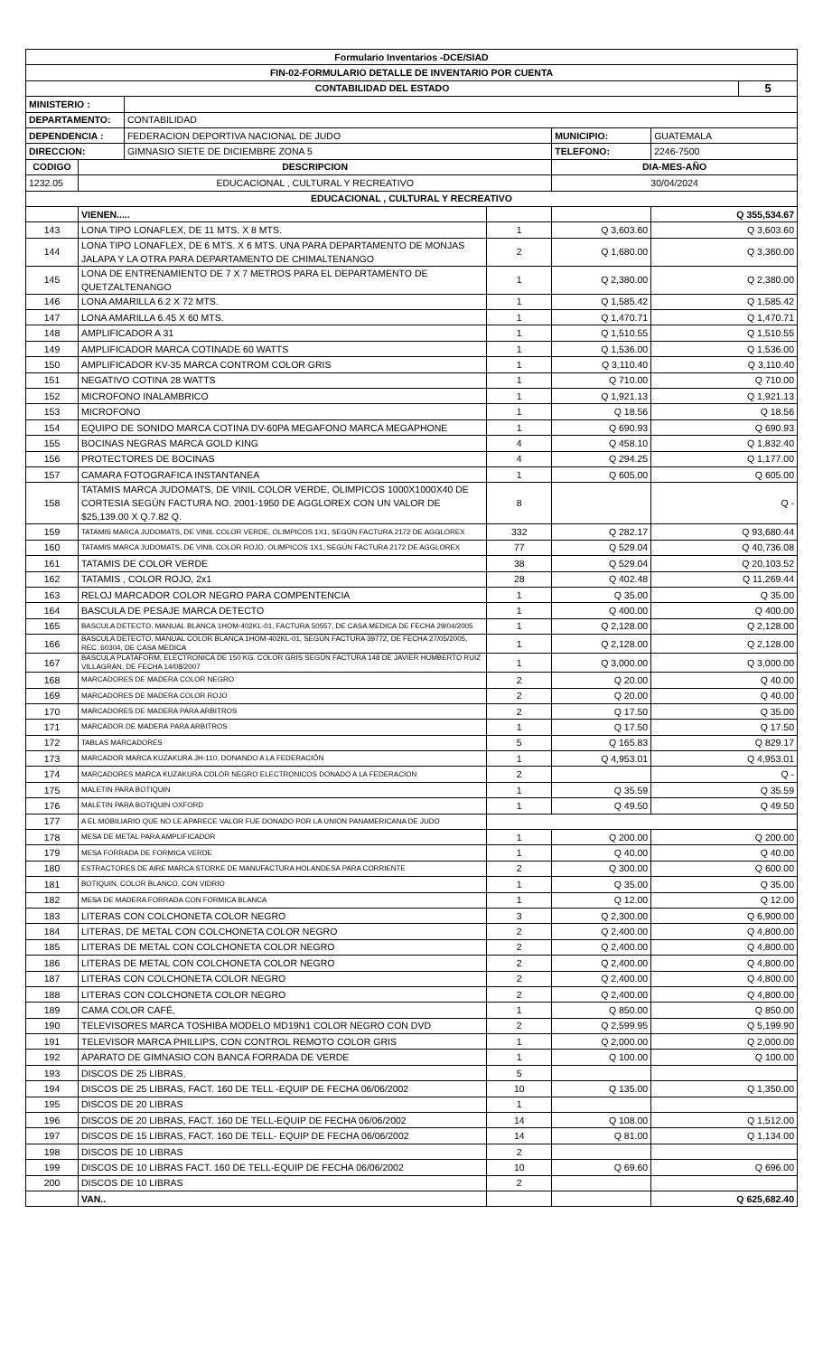| Formulario Inventarios -DCE/SIAD | | | | | | |
| --- | --- | --- | --- | --- | --- | --- |
| FIN-02-FORMULARIO DETALLE DE INVENTARIO POR CUENTA | | | | | | |
| CONTABILIDAD DEL ESTADO | | | | | | 5 |
| MINISTERIO : | | | | | | |
| DEPARTAMENTO: | | CONTABILIDAD | | | | |
| DEPENDENCIA : | | FEDERACION DEPORTIVA NACIONAL DE JUDO | | MUNICIPIO: | GUATEMALA | |
| DIRECCION: | | GIMNASIO SIETE DE DICIEMBRE ZONA 5 | | TELEFONO: | 2246-7500 | |
| CODIGO | DESCRIPCION | | | DIA-MES-AÑO | | |
| 1232.05 | EDUCACIONAL , CULTURAL Y RECREATIVO | | | 30/04/2024 | | |
| EDUCACIONAL , CULTURAL Y RECREATIVO | | | | | | |
| | VIENEN..... | | | | Q 355,534.67 | |
| 143 | LONA TIPO LONAFLEX, DE 11 MTS. X 8 MTS. | | 1 | Q 3,603.60 | Q 3,603.60 | |
| 144 | LONA TIPO LONAFLEX, DE 6 MTS. X 6 MTS. UNA PARA DEPARTAMENTO DE MONJAS JALAPA Y LA OTRA PARA DEPARTAMENTO DE CHIMALTENANGO | | 2 | Q 1,680.00 | Q 3,360.00 | |
| 145 | LONA DE ENTRENAMIENTO DE 7 X 7 METROS PARA EL DEPARTAMENTO DE QUETZALTENANGO | | 1 | Q 2,380.00 | Q 2,380.00 | |
| 146 | LONA AMARILLA 6.2 X 72 MTS. | | 1 | Q 1,585.42 | Q 1,585.42 | |
| 147 | LONA AMARILLA 6.45 X 60 MTS. | | 1 | Q 1,470.71 | Q 1,470.71 | |
| 148 | AMPLIFICADOR A 31 | | 1 | Q 1,510.55 | Q 1,510.55 | |
| 149 | AMPLIFICADOR MARCA COTINADE 60 WATTS | | 1 | Q 1,536.00 | Q 1,536.00 | |
| 150 | AMPLIFICADOR KV-35 MARCA CONTROM COLOR GRIS | | 1 | Q 3,110.40 | Q 3,110.40 | |
| 151 | NEGATIVO COTINA 28 WATTS | | 1 | Q 710.00 | Q 710.00 | |
| 152 | MICROFONO INALAMBRICO | | 1 | Q 1,921.13 | Q 1,921.13 | |
| 153 | MICROFONO | | 1 | Q 18.56 | Q 18.56 | |
| 154 | EQUIPO DE SONIDO MARCA COTINA DV-60PA MEGAFONO MARCA MEGAPHONE | | 1 | Q 690.93 | Q 690.93 | |
| 155 | BOCINAS NEGRAS MARCA GOLD KING | | 4 | Q 458.10 | Q 1,832.40 | |
| 156 | PROTECTORES DE BOCINAS | | 4 | Q 294.25 | Q 1,177.00 | |
| 157 | CAMARA FOTOGRAFICA INSTANTANEA | | 1 | Q 605.00 | Q 605.00 | |
| 158 | TATAMIS MARCA JUDOMATS, DE VINIL COLOR VERDE, OLIMPICOS 1000X1000X40 DE CORTESIA SEGÚN FACTURA NO. 2001-1950 DE AGGLOREX CON UN VALOR DE $25,139.00 X Q.7.82 Q. | | 8 | | Q - | |
| 159 | TATAMIS MARCA JUDOMATS, DE VINIL COLOR VERDE, OLIMPICOS 1X1, SEGÚN FACTURA 2172 DE AGGLOREX | | 332 | Q 282.17 | Q 93,680.44 | |
| 160 | TATAMIS MARCA JUDOMATS, DE VINIL COLOR ROJO, OLIMPICOS 1X1, SEGÚN FACTURA 2172 DE AGGLOREX | | 77 | Q 529.04 | Q 40,736.08 | |
| 161 | TATAMIS DE COLOR VERDE | | 38 | Q 529.04 | Q 20,103.52 | |
| 162 | TATAMIS , COLOR ROJO, 2x1 | | 28 | Q 402.48 | Q 11,269.44 | |
| 163 | RELOJ MARCADOR COLOR NEGRO PARA COMPENTENCIA | | 1 | Q 35.00 | Q 35.00 | |
| 164 | BASCULA DE PESAJE MARCA DETECTO | | 1 | Q 400.00 | Q 400.00 | |
| 165 | BASCULA DETECTO, MANUAL BLANCA 1HOM-402KL-01, FACTURA 50557, DE CASA MEDICA DE FECHA 29/04/2005 | | 1 | Q 2,128.00 | Q 2,128.00 | |
| 166 | BASCULA DETECTO, MANUAL COLOR BLANCA 1HOM-402KL-01, SEGÚN FACTURA 39772, DE FECHA 27/05/2005, REC. 60304, DE CASA MEDICA | | 1 | Q 2,128.00 | Q 2,128.00 | |
| 167 | BASCULA PLATAFORM, ELECTRONICA DE 150 KG. COLOR GRIS SEGÚN FACTURA 148 DE JAVIER HUMBERTO RUIZ VILLAGRAN, DE FECHA 14/08/2007 | | 1 | Q 3,000.00 | Q 3,000.00 | |
| 168 | MARCADORES DE MADERA COLOR NEGRO | | 2 | Q 20.00 | Q 40.00 | |
| 169 | MARCADORES DE MADERA COLOR ROJO | | 2 | Q 20.00 | Q 40.00 | |
| 170 | MARCADORES DE MADERA PARA ARBITROS | | 2 | Q 17.50 | Q 35.00 | |
| 171 | MARCADOR DE MADERA PARA ARBITROS | | 1 | Q 17.50 | Q 17.50 | |
| 172 | TABLAS MARCADORES | | 5 | Q 165.83 | Q 829.17 | |
| 173 | MARCADOR MARCA KUZAKURA JH-110, DONANDO A LA FEDERACIÓN | | 1 | Q 4,953.01 | Q 4,953.01 | |
| 174 | MARCADORES MARCA KUZAKURA COLOR NEGRO ELECTRONICOS DONADO A LA FEDERACION | | 2 | | Q - | |
| 175 | MALETIN PARA BOTIQUIN | | 1 | Q 35.59 | Q 35.59 | |
| 176 | MALETIN PARA BOTIQUIN OXFORD | | 1 | Q 49.50 | Q 49.50 | |
| 177 | A EL MOBILIARIO QUE NO LE APARECE VALOR FUE DONADO POR LA UNION PANAMERICANA DE JUDO | | | | | |
| 178 | MESA DE METAL PARA AMPLIFICADOR | | 1 | Q 200.00 | Q 200.00 | |
| 179 | MESA FORRADA DE FORMICA VERDE | | 1 | Q 40.00 | Q 40.00 | |
| 180 | ESTRACTORES DE AIRE MARCA STORKE DE MANUFACTURA HOLANDESA PARA CORRIENTE | | 2 | Q 300.00 | Q 600.00 | |
| 181 | BOTIQUIN, COLOR BLANCO, CON VIDRIO | | 1 | Q 35.00 | Q 35.00 | |
| 182 | MESA DE MADERA FORRADA CON FORMICA BLANCA | | 1 | Q 12.00 | Q 12.00 | |
| 183 | LITERAS CON COLCHONETA COLOR NEGRO | | 3 | Q 2,300.00 | Q 6,900.00 | |
| 184 | LITERAS, DE METAL CON COLCHONETA COLOR NEGRO | | 2 | Q 2,400.00 | Q 4,800.00 | |
| 185 | LITERAS DE METAL CON COLCHONETA COLOR NEGRO | | 2 | Q 2,400.00 | Q 4,800.00 | |
| 186 | LITERAS DE METAL CON COLCHONETA COLOR NEGRO | | 2 | Q 2,400.00 | Q 4,800.00 | |
| 187 | LITERAS CON COLCHONETA COLOR NEGRO | | 2 | Q 2,400.00 | Q 4,800.00 | |
| 188 | LITERAS CON COLCHONETA COLOR NEGRO | | 2 | Q 2,400.00 | Q 4,800.00 | |
| 189 | CAMA COLOR CAFÉ, | | 1 | Q 850.00 | Q 850.00 | |
| 190 | TELEVISORES MARCA TOSHIBA MODELO MD19N1 COLOR NEGRO CON DVD | | 2 | Q 2,599.95 | Q 5,199.90 | |
| 191 | TELEVISOR MARCA PHILLIPS, CON CONTROL REMOTO COLOR GRIS | | 1 | Q 2,000.00 | Q 2,000.00 | |
| 192 | APARATO DE GIMNASIO CON BANCA FORRADA DE VERDE | | 1 | Q 100.00 | Q 100.00 | |
| 193 | DISCOS DE 25 LIBRAS, | | 5 | | | |
| 194 | DISCOS DE 25 LIBRAS, FACT. 160 DE TELL -EQUIP DE FECHA 06/06/2002 | | 10 | Q 135.00 | Q 1,350.00 | |
| 195 | DISCOS DE 20 LIBRAS | | 1 | | | |
| 196 | DISCOS DE 20 LIBRAS, FACT. 160 DE TELL-EQUIP DE FECHA 06/06/2002 | | 14 | Q 108.00 | Q 1,512.00 | |
| 197 | DISCOS DE 15 LIBRAS, FACT. 160 DE TELL- EQUIP DE FECHA 06/06/2002 | | 14 | Q 81.00 | Q 1,134.00 | |
| 198 | DISCOS DE 10 LIBRAS | | 2 | | | |
| 199 | DISCOS DE 10 LIBRAS FACT. 160 DE TELL-EQUIP DE FECHA 06/06/2002 | | 10 | Q 69.60 | Q 696.00 | |
| 200 | DISCOS DE 10 LIBRAS | | 2 | | | |
| | VAN.. | | | | Q 625,682.40 | |